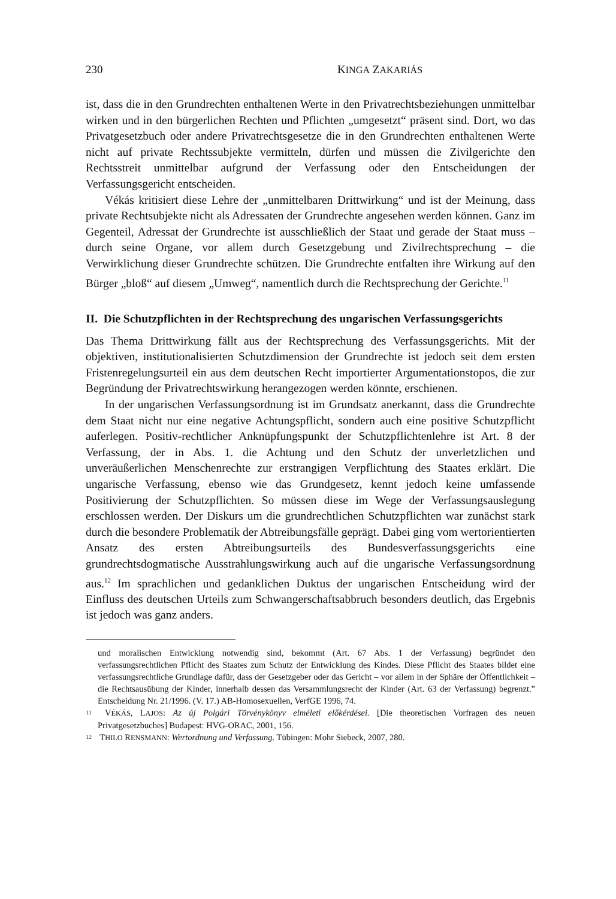230 KINGA ZAKARIÁS
ist, dass die in den Grundrechten enthaltenen Werte in den Privatrechtsbeziehungen unmittelbar wirken und in den bürgerlichen Rechten und Pflichten „umgesetzt“ präsent sind. Dort, wo das Privatgesetzbuch oder andere Privatrechtsgesetze die in den Grundrechten enthaltenen Werte nicht auf private Rechtssubjekte vermitteln, dürfen und müssen die Zivilgerichte den Rechtsstreit unmittelbar aufgrund der Verfassung oder den Entscheidungen der Verfassungsgericht entscheiden.
Vékás kritisiert diese Lehre der „unmittelbaren Drittwirkung“ und ist der Meinung, dass private Rechtsubjekte nicht als Adressaten der Grundrechte angesehen werden können. Ganz im Gegenteil, Adressat der Grundrechte ist ausschließlich der Staat und gerade der Staat muss – durch seine Organe, vor allem durch Gesetzgebung und Zivilrechtsprechung – die Verwirklichung dieser Grundrechte schützen. Die Grundrechte entfalten ihre Wirkung auf den Bürger „bloß“ auf diesem „Umweg“, namentlich durch die Rechtsprechung der Gerichte.<sup>11</sup>
II. Die Schutzpflichten in der Rechtsprechung des ungarischen Verfassungsgerichts
Das Thema Drittwirkung fällt aus der Rechtsprechung des Verfassungsgerichts. Mit der objektiven, institutionalisierten Schutzdimension der Grundrechte ist jedoch seit dem ersten Fristenregelungsurteil ein aus dem deutschen Recht importierter Argumentationstopos, die zur Begründung der Privatrechtswirkung herangezogen werden könnte, erschienen.
In der ungarischen Verfassungsordnung ist im Grundsatz anerkannt, dass die Grundrechte dem Staat nicht nur eine negative Achtungspflicht, sondern auch eine positive Schutzpflicht auferlegen. Positiv-rechtlicher Anknüpfungspunkt der Schutzpflichtenlehre ist Art. 8 der Verfassung, der in Abs. 1. die Achtung und den Schutz der unverletzlichen und unveräußerlichen Menschenrechte zur erstrangigen Verpflichtung des Staates erklärt. Die ungarische Verfassung, ebenso wie das Grundgesetz, kennt jedoch keine umfassende Positivierung der Schutzpflichten. So müssen diese im Wege der Verfassungsauslegung erschlossen werden. Der Diskurs um die grundrechtlichen Schutzpflichten war zunächst stark durch die besondere Problematik der Abtreibungsfälle geprägt. Dabei ging vom wertorientierten Ansatz des ersten Abtreibungsurteils des Bundesverfassungsgerichts eine grundrechtsdogmatische Ausstrahlungswirkung auch auf die ungarische Verfassungsordnung aus.<sup>12</sup> Im sprachlichen und gedanklichen Duktus der ungarischen Entscheidung wird der Einfluss des deutschen Urteils zum Schwangerschaftsabbruch besonders deutlich, das Ergebnis ist jedoch was ganz anders.
und moralischen Entwicklung notwendig sind, bekommt (Art. 67 Abs. 1 der Verfassung) begründet den verfassungsrechtlichen Pflicht des Staates zum Schutz der Entwicklung des Kindes. Diese Pflicht des Staates bildet eine verfassungsrechtliche Grundlage dafür, dass der Gesetzgeber oder das Gericht – vor allem in der Sphäre der Öffentlichkeit – die Rechtsausübung der Kinder, innerhalb dessen das Versammlungsrecht der Kinder (Art. 63 der Verfassung) begrenzt.” Entscheidung Nr. 21/1996. (V. 17.) AB-Homosexuellen, VerfGE 1996, 74.
11 VÉKÁS, LAJOS: Az új Polgári Törvénykönyv elméleti előkérdései. [Die theoretischen Vorfragen des neuen Privatgesetzbuches] Budapest: HVG-ORAC, 2001, 156.
12 THILO RENSMANN: Wertordnung und Verfassung. Tübingen: Mohr Siebeck, 2007, 280.